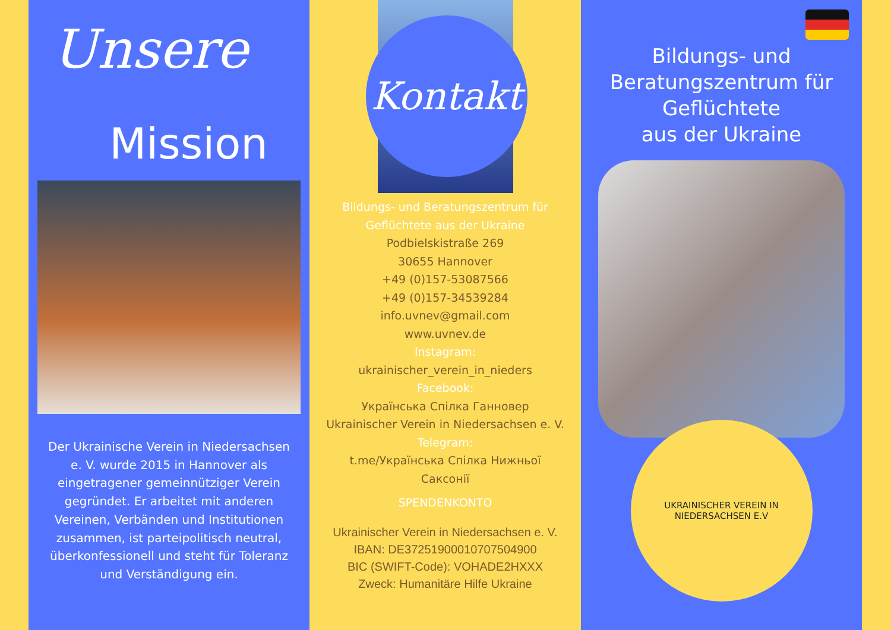Unsere
Mission
Der Ukrainische Verein in Niedersachsen e. V. wurde 2015 in Hannover als eingetragener gemeinnütziger Verein gegründet. Er arbeitet mit anderen Vereinen, Verbänden und Institutionen zusammen, ist parteipolitisch neutral, überkonfessionell und steht für Toleranz und Verständigung ein.
Kontakt
Bildungs- und Beratungszentrum für
Geflüchtete aus der Ukraine
Podbielskistraße 269
30655 Hannover
+49 (0)157-53087566
+49 (0)157-34539284
info.uvnev@gmail.com
www.uvnev.de
Instagram:
ukrainischer_verein_in_nieders
Facebook:
Українська Спілка Ганновер
Ukrainischer Verein in Niedersachsen e. V.
Telegram:
t.me/Українська Спілка Нижньої
Саксонії
SPENDENKONTO
Ukrainischer Verein in Niedersachsen e. V.
IBAN: DE37251900010707504900
BIC (SWIFT-Code): VOHADE2HXXX
Zweck: Humanitäre Hilfe Ukraine
Bildungs- und
Beratungszentrum für
Geflüchtete
aus der Ukraine
UKRAINISCHER VEREIN IN NIEDERSACHSEN E.V